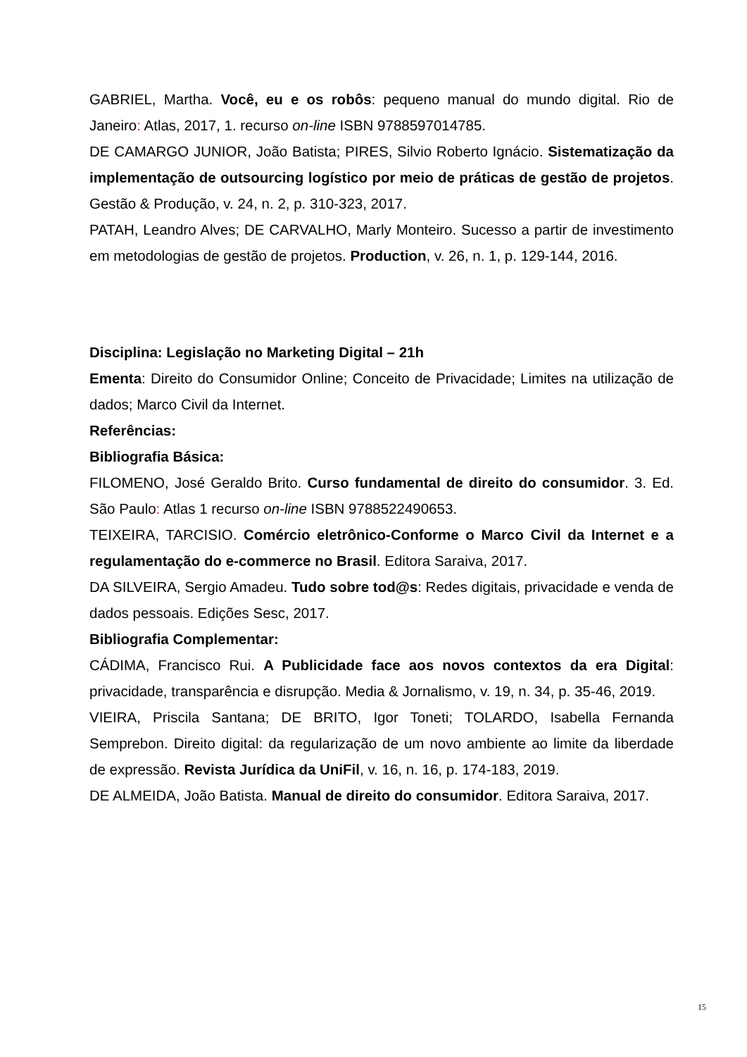GABRIEL, Martha. Você, eu e os robôs: pequeno manual do mundo digital. Rio de Janeiro: Atlas, 2017, 1. recurso on-line ISBN 9788597014785.
DE CAMARGO JUNIOR, João Batista; PIRES, Silvio Roberto Ignácio. Sistematização da implementação de outsourcing logístico por meio de práticas de gestão de projetos. Gestão & Produção, v. 24, n. 2, p. 310-323, 2017.
PATAH, Leandro Alves; DE CARVALHO, Marly Monteiro. Sucesso a partir de investimento em metodologias de gestão de projetos. Production, v. 26, n. 1, p. 129-144, 2016.
Disciplina: Legislação no Marketing Digital – 21h
Ementa: Direito do Consumidor Online; Conceito de Privacidade; Limites na utilização de dados; Marco Civil da Internet.
Referências:
Bibliografia Básica:
FILOMENO, José Geraldo Brito. Curso fundamental de direito do consumidor. 3. Ed. São Paulo: Atlas 1 recurso on-line ISBN 9788522490653.
TEIXEIRA, TARCISIO. Comércio eletrônico-Conforme o Marco Civil da Internet e a regulamentação do e-commerce no Brasil. Editora Saraiva, 2017.
DA SILVEIRA, Sergio Amadeu. Tudo sobre tod@s: Redes digitais, privacidade e venda de dados pessoais. Edições Sesc, 2017.
Bibliografia Complementar:
CÁDIMA, Francisco Rui. A Publicidade face aos novos contextos da era Digital: privacidade, transparência e disrupção. Media & Jornalismo, v. 19, n. 34, p. 35-46, 2019.
VIEIRA, Priscila Santana; DE BRITO, Igor Toneti; TOLARDO, Isabella Fernanda Semprebon. Direito digital: da regularização de um novo ambiente ao limite da liberdade de expressão. Revista Jurídica da UniFil, v. 16, n. 16, p. 174-183, 2019.
DE ALMEIDA, João Batista. Manual de direito do consumidor. Editora Saraiva, 2017.
15